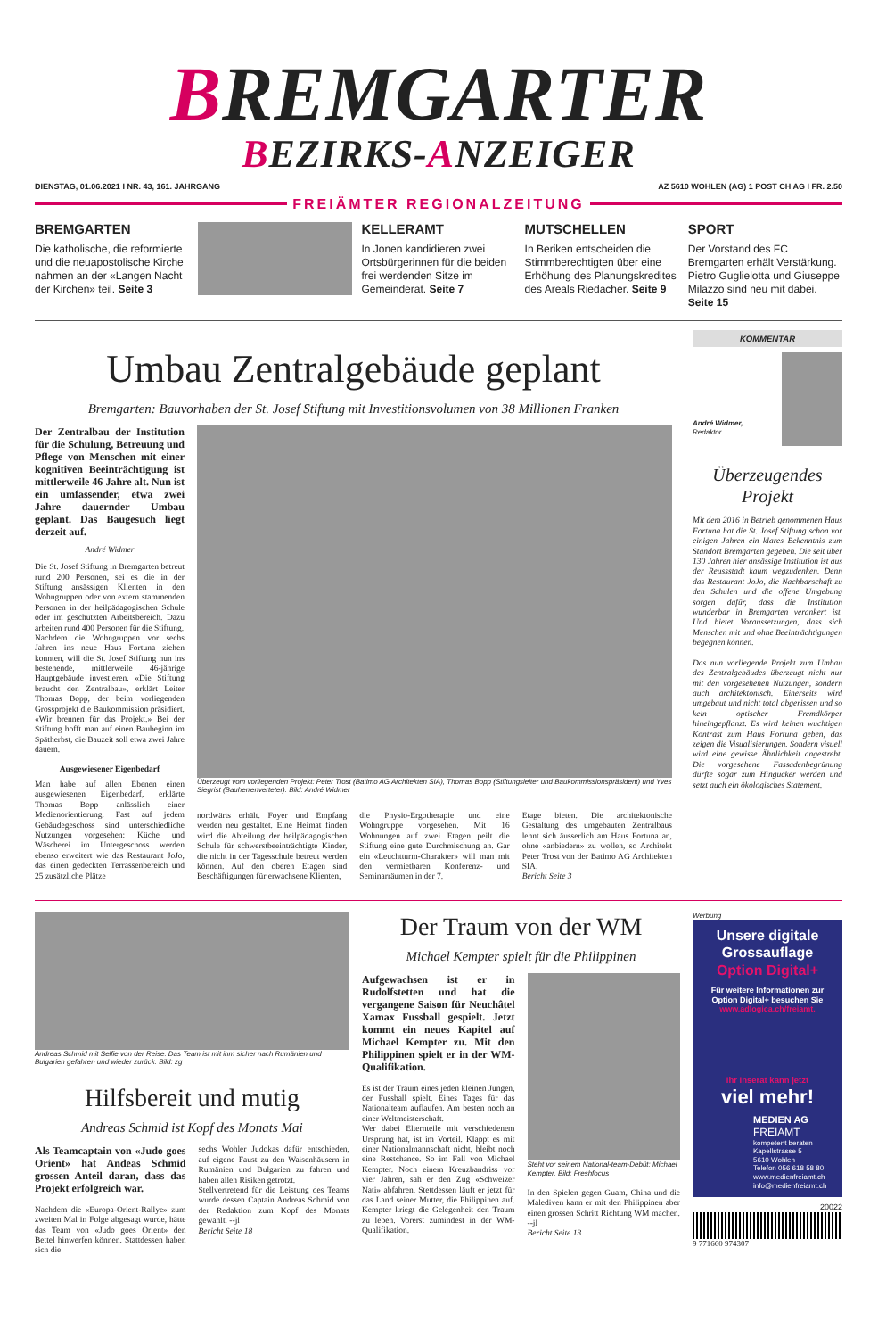BREMGARTER
BEZIRKS-ANZEIGER
DIENSTAG, 01.06.2021 I NR. 43, 161. JAHRGANG AZ 5610 WOHLEN (AG) 1 POST CH AG I FR. 2.50
FREIÄMTER REGIONALZEITUNG
BREMGARTEN
Die katholische, die reformierte und die neuapostolische Kirche nahmen an der «Langen Nacht der Kirchen» teil. Seite 3
KELLERAMT
In Jonen kandidieren zwei Ortsbürgerinnen für die beiden frei werdenden Sitze im Gemeinderat. Seite 7
MUTSCHELLEN
In Beriken entscheiden die Stimmberechtigten über eine Erhöhung des Planungskredites des Areals Riedacher. Seite 9
SPORT
Der Vorstand des FC Bremgarten erhält Verstärkung. Pietro Guglielotta und Giuseppe Milazzo sind neu mit dabei. Seite 15
Umbau Zentralgebäude geplant
Bremgarten: Bauvorhaben der St. Josef Stiftung mit Investitionsvolumen von 38 Millionen Franken
Der Zentralbau der Institution für die Schulung, Betreuung und Pflege von Menschen mit einer kognitiven Beeinträchtigung ist mittlerweile 46 Jahre alt. Nun ist ein umfassender, etwa zwei Jahre dauernder Umbau geplant. Das Baugesuch liegt derzeit auf.
André Widmer
Die St. Josef Stiftung in Bremgarten betreut rund 200 Personen, sei es die in der Stiftung ansässigen Klienten in den Wohngruppen oder von extern stammenden Personen in der heilpädagogischen Schule oder im geschützten Arbeitsbereich. Dazu arbeiten rund 400 Personen für die Stiftung.
Nachdem die Wohngruppen vor sechs Jahren ins neue Haus Fortuna ziehen konnten, will die St. Josef Stiftung nun ins bestehende, mittlerweile 46-jährige Hauptgebäude investieren. «Die Stiftung braucht den Zentralbau», erklärt Leiter Thomas Bopp, der beim vorliegenden Grossprojekt die Baukommission präsidiert. «Wir brennen für das Projekt.» Bei der Stiftung hofft man auf einen Baubeginn im Spätherbst, die Bauzeit soll etwa zwei Jahre dauern.
Ausgewiesener Eigenbedarf
Man habe auf allen Ebenen einen ausgewiesenen Eigenbedarf, erklärte Thomas Bopp anlässlich einer Medienorientierung. Fast auf jedem Gebäudegeschoss sind unterschiedliche Nutzungen vorgesehen: Küche und Wäscherei im Untergeschoss werden ebenso erweitert wie das Restaurant JoJo, das einen gedeckten Terrassenbereich und 25 zusätzliche Plätze
Überzeugt vom vorliegenden Projekt: Peter Trost (Batimo AG Architekten SIA), Thomas Bopp (Stiftungsleiter und Baukommissionspräsident) und Yves Siegrist (Bauherrenverteter). Bild: André Widmer
nordwärts erhält. Foyer und Empfang werden neu gestaltet. Eine Heimat finden wird die Abteilung der heilpädagogischen Schule für schwerstbeeinträchtigte Kinder, die nicht in der Tagesschule betreut werden können. Auf den oberen Etagen sind Beschäftigungen für erwachsene Klienten,
die Physio-Ergotherapie und eine Wohngruppe vorgesehen. Mit 16 Wohnungen auf zwei Etagen peilt die Stiftung eine gute Durchmischung an. Gar ein «Leuchtturm-Charakter» will man mit den vermietbaren Konferenz- und Seminarräumen in der 7.
Etage bieten. Die architektonische Gestaltung des umgebauten Zentralbaus lehnt sich äusserlich am Haus Fortuna an, ohne «anbiedern» zu wollen, so Architekt Peter Trost von der Batimo AG Architekten SIA.
Bericht Seite 3
KOMMENTAR
André Widmer,
Redaktor.
Überzeugendes Projekt
Mit dem 2016 in Betrieb genommenen Haus Fortuna hat die St. Josef Stiftung schon vor einigen Jahren ein klares Bekenntnis zum Standort Bremgarten gegeben. Die seit über 130 Jahren hier ansässige Institution ist aus der Reussstadt kaum wegzudenken. Denn das Restaurant JoJo, die Nachbarschaft zu den Schulen und die offene Umgebung sorgen dafür, dass die Institution wunderbar in Bremgarten verankert ist. Und bietet Voraussetzungen, dass sich Menschen mit und ohne Beeinträchtigungen begegnen können.
Das nun vorliegende Projekt zum Umbau des Zentralgebäudes überzeugt nicht nur mit den vorgesehenen Nutzungen, sondern auch architektonisch. Einerseits wird umgebaut und nicht total abgerissen und so kein optischer Fremdkörper hineingepflanzt. Es wird keinen wuchtigen Kontrast zum Haus Fortuna geben, das zeigen die Visualisierungen. Sondern visuell wird eine gewisse Ähnlichkeit angestrebt. Die vorgesehene Fassadenbegrünung dürfte sogar zum Hingucker werden und setzt auch ein ökologisches Statement.
Andreas Schmid mit Selfie von der Reise. Das Team ist mit ihm sicher nach Rumänien und Bulgarien gefahren und wieder zurück. Bild: zg
Hilfsbereit und mutig
Andreas Schmid ist Kopf des Monats Mai
Als Teamcaptain von «Judo goes Orient» hat Andeas Schmid grossen Anteil daran, dass das Projekt erfolgreich war.
Nachdem die «Europa-Orient-Rallye» zum zweiten Mal in Folge abgesagt wurde, hätte das Team von «Judo goes Orient» den Bettel hinwerfen können. Stattdessen haben sich die
sechs Wohler Judokas dafür entschieden, auf eigene Faust zu den Waisenhäusern in Rumänien und Bulgarien zu fahren und haben allen Risiken getrotzt.
Stellvertretend für die Leistung des Teams wurde dessen Captain Andreas Schmid von der Redaktion zum Kopf des Monats gewählt. --jl
Bericht Seite 18
Der Traum von der WM
Michael Kempter spielt für die Philippinen
Aufgewachsen ist er in Rudolfstetten und hat die vergangene Saison für Neuchâtel Xamax Fussball gespielt. Jetzt kommt ein neues Kapitel auf Michael Kempter zu. Mit den Philippinen spielt er in der WM-Qualifikation.
Es ist der Traum eines jeden kleinen Jungen, der Fussball spielt. Eines Tages für das Nationalteam auflaufen. Am besten noch an einer Weltmeisterschaft.
Wer dabei Elternteile mit verschiedenem Ursprung hat, ist im Vorteil. Klappt es mit einer Nationalmannschaft nicht, bleibt noch eine Restchance. So im Fall von Michael Kempter. Noch einem Kreuzbandriss vor vier Jahren, sah er den Zug «Schweizer Nati» abfahren. Stettdessen läuft er jetzt für das Land seiner Mutter, die Philippinen auf. Kempter kriegt die Gelegenheit den Traum zu leben. Vorerst zumindest in der WM-Qualifikation.
Steht vor seinem National-team-Debüt: Michael Kempter. Bild: Freshfocus
In den Spielen gegen Guam, China und die Malediven kann er mit den Philippinen aber einen grossen Schritt Richtung WM machen. --jl
Bericht Seite 13
Werbung
Unsere digitale Grossauflage
Option Digital+
Für weitere Informationen zur Option Digital+ besuchen Sie www.adlogica.ch/freiamt.
Ihr Inserat kann jetzt
viel mehr!
MEDIEN AG
FREIAMT
kompetent beraten
Kapellstrasse 5
5610 Wohlen
Telefon 056 618 58 80
www.medienfreiamt.ch
info@medienfreiamt.ch
20022
9 771660 974307